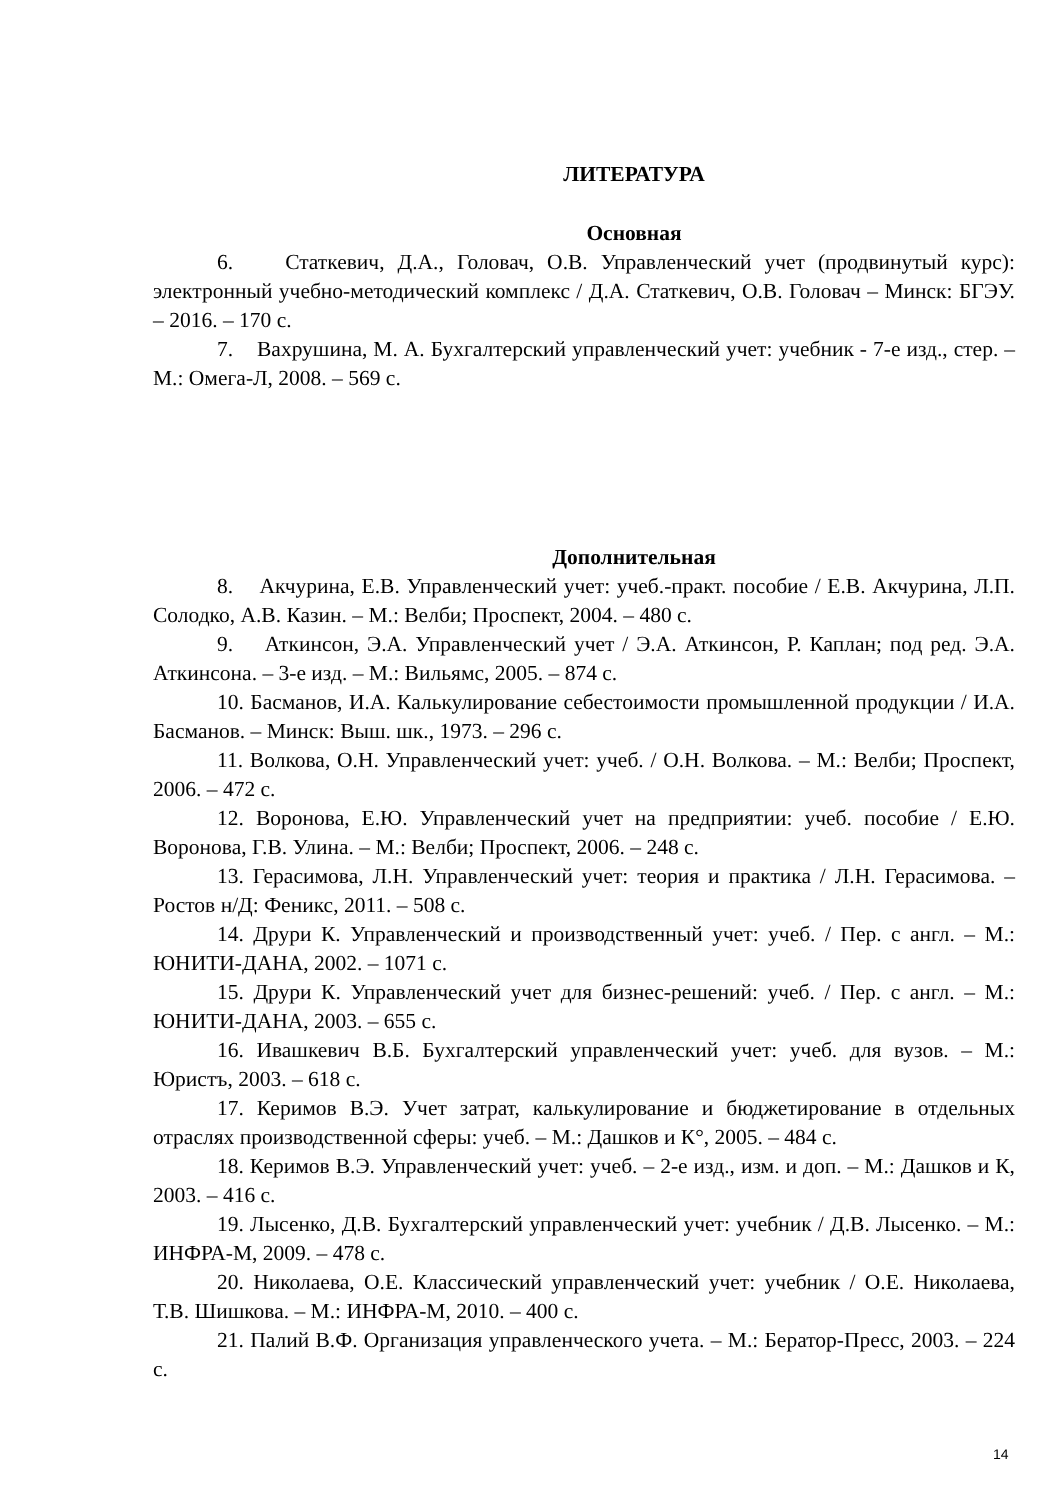ЛИТЕРАТУРА
Основная
6. Статкевич, Д.А., Головач, О.В. Управленческий учет (продвинутый курс): электронный учебно-методический комплекс / Д.А. Статкевич, О.В. Головач – Минск: БГЭУ. – 2016. – 170 с.
7. Вахрушина, М. А. Бухгалтерский управленческий учет: учебник - 7-е изд., стер. – М.: Омега-Л, 2008. – 569 с.
Дополнительная
8. Акчурина, Е.В. Управленческий учет: учеб.-практ. пособие / Е.В. Акчурина, Л.П. Солодко, А.В. Казин. – М.: Велби; Проспект, 2004. – 480 с.
9. Аткинсон, Э.А. Управленческий учет / Э.А. Аткинсон, Р. Каплан; под ред. Э.А. Аткинсона. – 3-е изд. – М.: Вильямс, 2005. – 874 с.
10. Басманов, И.А. Калькулирование себестоимости промышленной продукции / И.А. Басманов. – Минск: Выш. шк., 1973. – 296 с.
11. Волкова, О.Н. Управленческий учет: учеб. / О.Н. Волкова. – М.: Велби; Проспект, 2006. – 472 с.
12. Воронова, Е.Ю. Управленческий учет на предприятии: учеб. пособие / Е.Ю. Воронова, Г.В. Улина. – М.: Велби; Проспект, 2006. – 248 с.
13. Герасимова, Л.Н. Управленческий учет: теория и практика / Л.Н. Герасимова. – Ростов н/Д: Феникс, 2011. – 508 с.
14. Друри К. Управленческий и производственный учет: учеб. / Пер. с англ. – М.: ЮНИТИ-ДАНА, 2002. – 1071 с.
15. Друри К. Управленческий учет для бизнес-решений: учеб. / Пер. с англ. – М.: ЮНИТИ-ДАНА, 2003. – 655 с.
16. Ивашкевич В.Б. Бухгалтерский управленческий учет: учеб. для вузов. – М.: Юристъ, 2003. – 618 с.
17. Керимов В.Э. Учет затрат, калькулирование и бюджетирование в отдельных отраслях производственной сферы: учеб. – М.: Дашков и К°, 2005. – 484 с.
18. Керимов В.Э. Управленческий учет: учеб. – 2-е изд., изм. и доп. – М.: Дашков и К, 2003. – 416 с.
19. Лысенко, Д.В. Бухгалтерский управленческий учет: учебник / Д.В. Лысенко. – М.: ИНФРА-М, 2009. – 478 с.
20. Николаева, О.Е. Классический управленческий учет: учебник / О.Е. Николаева, Т.В. Шишкова. – М.: ИНФРА-М, 2010. – 400 с.
21. Палий В.Ф. Организация управленческого учета. – М.: Бератор-Пресс, 2003. – 224 с.
14